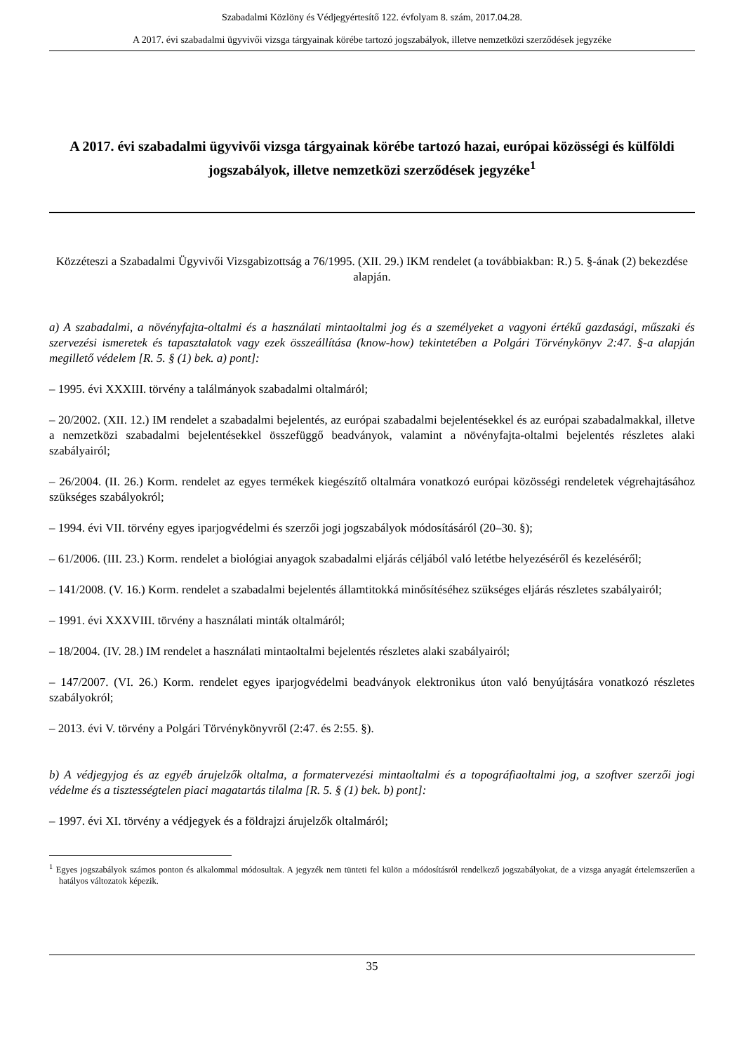Szabadalmi Közlöny és Védjegyértesítő 122. évfolyam 8. szám, 2017.04.28.
A 2017. évi szabadalmi ügyvivői vizsga tárgyainak körébe tartozó jogszabályok, illetve nemzetközi szerződések jegyzéke
A 2017. évi szabadalmi ügyvivői vizsga tárgyainak körébe tartozó hazai, európai közösségi és külföldi jogszabályok, illetve nemzetközi szerződések jegyzéke<sup>1</sup>
Közzéteszi a Szabadalmi Ügyvivői Vizsgabizottság a 76/1995. (XII. 29.) IKM rendelet (a továbbiakban: R.) 5. §-ának (2) bekezdése alapján.
a) A szabadalmi, a növényfajta-oltalmi és a használati mintaoltalmi jog és a személyeket a vagyoni értékű gazdasági, műszaki és szervezési ismeretek és tapasztalatok vagy ezek összeállítása (know-how) tekintetében a Polgári Törvénykönyv 2:47. §-a alapján megillető védelem [R. 5. § (1) bek. a) pont]:
– 1995. évi XXXIII. törvény a találmányok szabadalmi oltalmáról;
– 20/2002. (XII. 12.) IM rendelet a szabadalmi bejelentés, az európai szabadalmi bejelentésekkel és az európai szabadalmakkal, illetve a nemzetközi szabadalmi bejelentésekkel összefüggő beadványok, valamint a növényfajta-oltalmi bejelentés részletes alaki szabályairól;
– 26/2004. (II. 26.) Korm. rendelet az egyes termékek kiegészítő oltalmára vonatkozó európai közösségi rendeletek végrehajtásához szükséges szabályokról;
– 1994. évi VII. törvény egyes iparjogvédelmi és szerzői jogi jogszabályok módosításáról (20–30. §);
– 61/2006. (III. 23.) Korm. rendelet a biológiai anyagok szabadalmi eljárás céljából való letétbe helyezéséről és kezeléséről;
– 141/2008. (V. 16.) Korm. rendelet a szabadalmi bejelentés államtitokká minősítéséhez szükséges eljárás részletes szabályairól;
– 1991. évi XXXVIII. törvény a használati minták oltalmáról;
– 18/2004. (IV. 28.) IM rendelet a használati mintaoltalmi bejelentés részletes alaki szabályairól;
– 147/2007. (VI. 26.) Korm. rendelet egyes iparjogvédelmi beadványok elektronikus úton való benyújtására vonatkozó részletes szabályokról;
– 2013. évi V. törvény a Polgári Törvénykönyvről (2:47. és 2:55. §).
b) A védjegyjog és az egyéb árujelzők oltalma, a formatervezési mintaoltalmi és a topográfiaoltalmi jog, a szoftver szerzői jogi védelme és a tisztességtelen piaci magatartás tilalma [R. 5. § (1) bek. b) pont]:
– 1997. évi XI. törvény a védjegyek és a földrajzi árujelzők oltalmáról;
<sup>1</sup> Egyes jogszabályok számos ponton és alkalommal módosultak. A jegyzék nem tünteti fel külön a módosításról rendelkező jogszabályokat, de a vizsga anyagát értelemszerűen a hatályos változatok képezik.
35